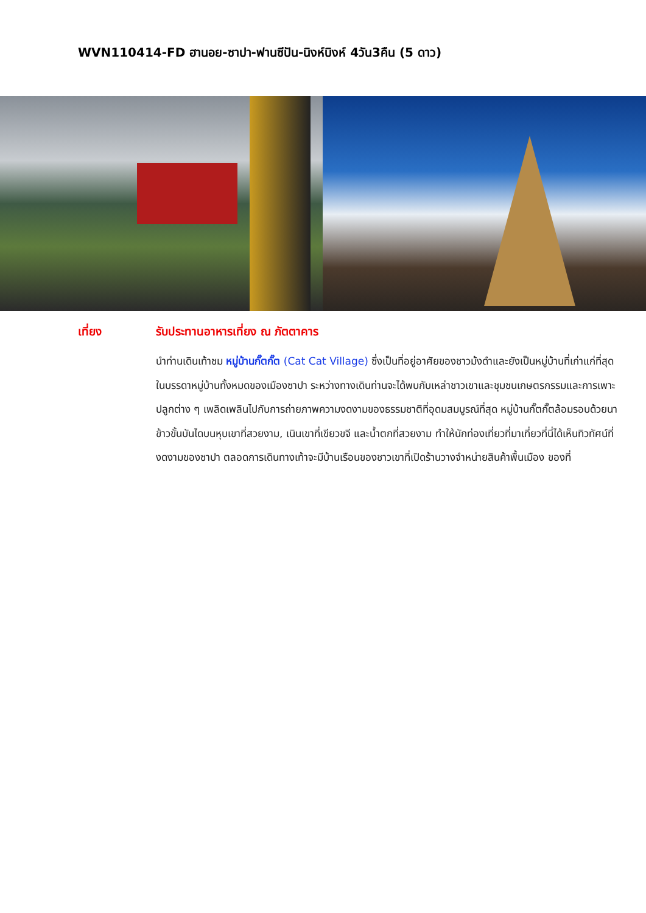WVN110414-FD ฮานอย-ซาปา-ฟานซีปัน-นิงห์บิงห์ 4วัน3คืน (5 ดาว)
เที่ยง รับประทานอาหารเที่ยง ณ ภัตตาคาร
นำท่านเดินเท้าชม หมู่บ้านกั๊ตกั๊ต (Cat Cat Village) ซึ่งเป็นที่อยู่อาศัยของชาวม้งดำและยังเป็นหมู่บ้านที่เก่าแก่ที่สุดในบรรดาหมู่บ้านทั้งหมดของเมืองซาปา ระหว่างทางเดินท่านจะได้พบกับเหล่าชาวเขาและชุมชนเกษตรกรรมและการเพาะปลูกต่าง ๆ เพลิดเพลินไปกับการถ่ายภาพความงดงามของธรรมชาติที่อุดมสมบูรณ์ที่สุด หมู่บ้านกั๊ตกั๊ตล้อมรอบด้วยนาข้าวขั้นบันไดบนหุบเขาที่สวยงาม, เนินเขาที่เขียวขจี และน้ำตกที่สวยงาม ทำให้นักท่องเที่ยวที่มาเที่ยวที่นี่ได้เห็นทิวทัศน์ที่งดงามของซาปา ตลอดการเดินทางเท้าจะมีบ้านเรือนของชาวเขาที่เปิดร้านวางจำหน่ายสินค้าพื้นเมือง ของที่